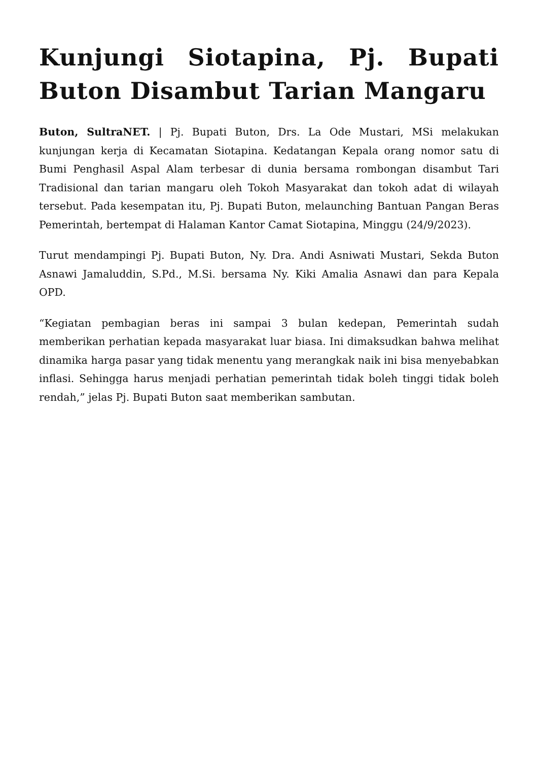Kunjungi Siotapina, Pj. Bupati Buton Disambut Tarian Mangaru
Buton, SultraNET. | Pj. Bupati Buton, Drs. La Ode Mustari, MSi melakukan kunjungan kerja di Kecamatan Siotapina. Kedatangan Kepala orang nomor satu di Bumi Penghasil Aspal Alam terbesar di dunia bersama rombongan disambut Tari Tradisional dan tarian mangaru oleh Tokoh Masyarakat dan tokoh adat di wilayah tersebut. Pada kesempatan itu, Pj. Bupati Buton, melaunching Bantuan Pangan Beras Pemerintah, bertempat di Halaman Kantor Camat Siotapina, Minggu (24/9/2023).
Turut mendampingi Pj. Bupati Buton, Ny. Dra. Andi Asniwati Mustari, Sekda Buton Asnawi Jamaluddin, S.Pd., M.Si. bersama Ny. Kiki Amalia Asnawi dan para Kepala OPD.
“Kegiatan pembagian beras ini sampai 3 bulan kedepan, Pemerintah sudah memberikan perhatian kepada masyarakat luar biasa. Ini dimaksudkan bahwa melihat dinamika harga pasar yang tidak menentu yang merangkak naik ini bisa menyebabkan inflasi. Sehingga harus menjadi perhatian pemerintah tidak boleh tinggi tidak boleh rendah,” jelas Pj. Bupati Buton saat memberikan sambutan.